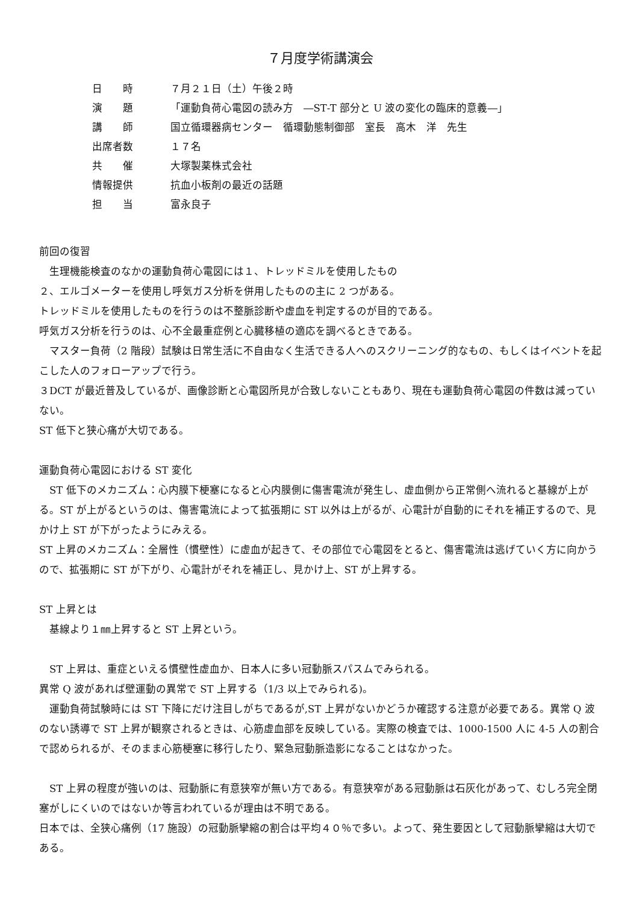７月度学術講演会
| 日 時 | ７月２１日（土）午後２時 |
| 演 題 | 「運動負荷心電図の読み方 ―ST‐T 部分と U 波の変化の臨床的意義―」 |
| 講 師 | 国立循環器病センター 循環動態制御部 室長 高木 洋 先生 |
| 出席者数 | １７名 |
| 共 催 | 大塚製薬株式会社 |
| 情報提供 | 抗血小板剤の最近の話題 |
| 担 当 | 富永良子 |
前回の復習
　生理機能検査のなかの運動負荷心電図には１、トレッドミルを使用したもの
２、エルゴメーターを使用し呼気ガス分析を併用したものの主に 2 つがある。
トレッドミルを使用したものを行うのは不整脈診断や虚血を判定するのが目的である。
呼気ガス分析を行うのは、心不全最重症例と心臓移植の適応を調べるときである。
　マスター負荷（2 階段）試験は日常生活に不自由なく生活できる人へのスクリーニング的なもの、もしくはイベントを起こした人のフォローアップで行う。
３DCT が最近普及しているが、画像診断と心電図所見が合致しないこともあり、現在も運動負荷心電図の件数は減っていない。
ST 低下と狭心痛が大切である。
運動負荷心電図における ST 変化
　ST 低下のメカニズム：心内膜下梗塞になると心内膜側に傷害電流が発生し、虚血側から正常側へ流れると基線が上がる。ST が上がるというのは、傷害電流によって拡張期に ST 以外は上がるが、心電計が自動的にそれを補正するので、見かけ上 ST が下がったようにみえる。
ST 上昇のメカニズム：全層性（慣壁性）に虚血が起きて、その部位で心電図をとると、傷害電流は逃げていく方に向かうので、拡張期に ST が下がり、心電計がそれを補正し、見かけ上、ST が上昇する。
ST 上昇とは
　基線より１㎜上昇すると ST 上昇という。
　ST 上昇は、重症といえる慣壁性虚血か、日本人に多い冠動脈スパスムでみられる。
異常 Q 波があれば壁運動の異常で ST 上昇する（1/3 以上でみられる)。
　運動負荷試験時には ST 下降にだけ注目しがちであるが,ST 上昇がないかどうか確認する注意が必要である。異常 Q 波のない誘導で ST 上昇が観察されるときは、心筋虚血部を反映している。実際の検査では、1000-1500 人に 4-5 人の割合で認められるが、そのまま心筋梗塞に移行したり、緊急冠動脈造影になることはなかった。
　ST 上昇の程度が強いのは、冠動脈に有意狭窄が無い方である。有意狭窄がある冠動脈は石灰化があって、むしろ完全閉塞がしにくいのではないか等言われているが理由は不明である。
日本では、全狭心痛例（17 施設）の冠動脈攣縮の割合は平均４０％で多い。よって、発生要因として冠動脈攣縮は大切である。